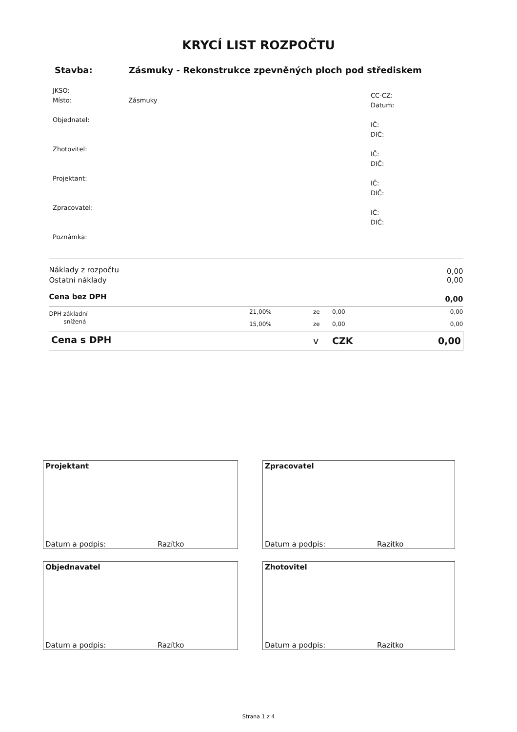KRYCÍ LIST ROZPOČTU
Stavba: Zásmuky - Rekonstrukce zpevněných ploch pod střediskem
JKSO:
Místo: Zásmuky
Objednatel:
Zhotovitel:
Projektant:
Zpracovatel:
Poznámka:
CC-CZ:
Datum:
IČ:
DIČ:
IČ:
DIČ:
IČ:
DIČ:
IČ:
DIČ:
| Náklady z rozpočtu | | | | 0,00 |
| Ostatní náklady | | | | 0,00 |
| Cena bez DPH | | | | 0,00 |
| DPH základní | 21,00% | ze | 0,00 | 0,00 |
| snížená | 15,00% | ze | 0,00 | 0,00 |
| Cena s DPH | | v | CZK | 0,00 |
Projektant
Datum a podpis: Razítko
Zpracovatel
Datum a podpis: Razítko
Objednavatel
Datum a podpis: Razítko
Zhotovitel
Datum a podpis: Razítko
Strana 1 z 4